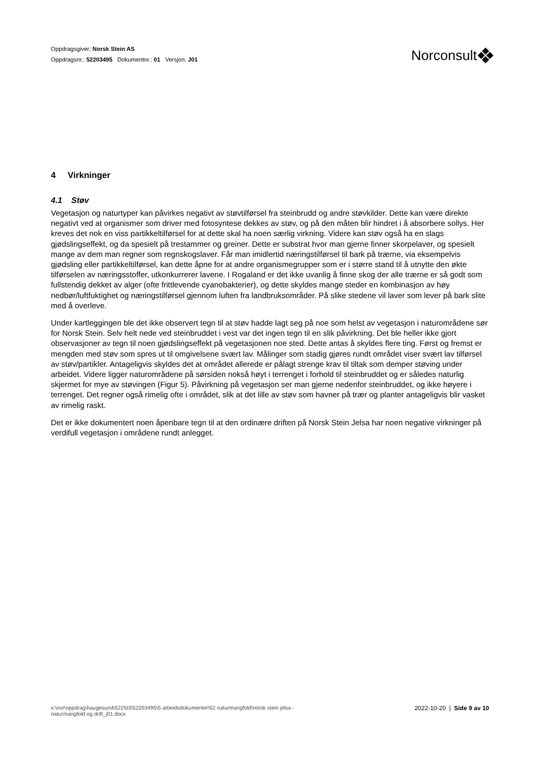Oppdragsgiver: Norsk Stein AS
Oppdragsnr.: 52203495 Dokumentnr.: 01 Versjon: J01
Norconsult
4 Virkninger
4.1 Støv
Vegetasjon og naturtyper kan påvirkes negativt av støvtilførsel fra steinbrudd og andre støvkilder. Dette kan være direkte negativt ved at organismer som driver med fotosyntese dekkes av støv, og på den måten blir hindret i å absorbere sollys. Her kreves det nok en viss partikkeltilførsel for at dette skal ha noen særlig virkning. Videre kan støv også ha en slags gjødslingseffekt, og da spesielt på trestammer og greiner. Dette er substrat hvor man gjerne finner skorpelaver, og spesielt mange av dem man regner som regnskogslaver. Får man imidlertid næringstilførsel til bark på trærne, via eksempelvis gjødsling eller partikkeltilførsel, kan dette åpne for at andre organismegrupper som er i større stand til å utnytte den økte tilførselen av næringsstoffer, utkonkurrerer lavene. I Rogaland er det ikke uvanlig å finne skog der alle trærne er så godt som fullstendig dekket av alger (ofte frittlevende cyanobakterier), og dette skyldes mange steder en kombinasjon av høy nedbør/luftfuktighet og næringstilførsel gjennom luften fra landbruksområder. På slike stedene vil laver som lever på bark slite med å overleve.
Under kartleggingen ble det ikke observert tegn til at støv hadde lagt seg på noe som helst av vegetasjon i naturområdene sør for Norsk Stein. Selv helt nede ved steinbruddet i vest var det ingen tegn til en slik påvirkning. Det ble heller ikke gjort observasjoner av tegn til noen gjødslingseffekt på vegetasjonen noe sted. Dette antas å skyldes flere ting. Først og fremst er mengden med støv som spres ut til omgivelsene svært lav. Målinger som stadig gjøres rundt området viser svært lav tilførsel av støv/partikler. Antageligvis skyldes det at området allerede er pålagt strenge krav til tiltak som demper støving under arbeidet. Videre ligger naturområdene på sørsiden nokså høyt i terrenget i forhold til steinbruddet og er således naturlig skjermet for mye av støvingen (Figur 5). Påvirkning på vegetasjon ser man gjerne nedenfor steinbruddet, og ikke høyere i terrenget. Det regner også rimelig ofte i området, slik at det lille av støv som havner på trær og planter antageligvis blir vasket av rimelig raskt.
Det er ikke dokumentert noen åpenbare tegn til at den ordinære driften på Norsk Stein Jelsa har noen negative virkninger på verdifull vegetasjon i områdene rundt anlegget.
x:\nor\oppdrag\haugesund\522\03\52203495\5 arbeidsdokumenter\52 naturmangfold\norsk stein jelsa -
naturmangfold og drift_j01.docx
2022-10-20 | Side 9 av 10